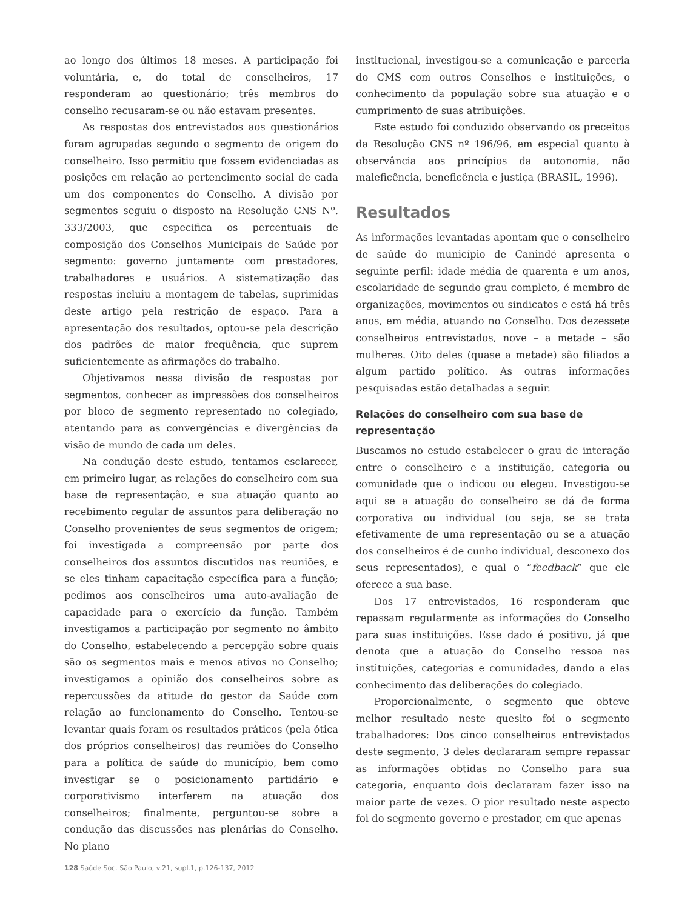ao longo dos últimos 18 meses. A participação foi voluntária, e, do total de conselheiros, 17 responderam ao questionário; três membros do conselho recusaram-se ou não estavam presentes.
As respostas dos entrevistados aos questionários foram agrupadas segundo o segmento de origem do conselheiro. Isso permitiu que fossem evidenciadas as posições em relação ao pertencimento social de cada um dos componentes do Conselho. A divisão por segmentos seguiu o disposto na Resolução CNS Nº. 333/2003, que especifica os percentuais de composição dos Conselhos Municipais de Saúde por segmento: governo juntamente com prestadores, trabalhadores e usuários. A sistematização das respostas incluiu a montagem de tabelas, suprimidas deste artigo pela restrição de espaço. Para a apresentação dos resultados, optou-se pela descrição dos padrões de maior freqüência, que suprem suficientemente as afirmações do trabalho.
Objetivamos nessa divisão de respostas por segmentos, conhecer as impressões dos conselheiros por bloco de segmento representado no colegiado, atentando para as convergências e divergências da visão de mundo de cada um deles.
Na condução deste estudo, tentamos esclarecer, em primeiro lugar, as relações do conselheiro com sua base de representação, e sua atuação quanto ao recebimento regular de assuntos para deliberação no Conselho provenientes de seus segmentos de origem; foi investigada a compreensão por parte dos conselheiros dos assuntos discutidos nas reuniões, e se eles tinham capacitação específica para a função; pedimos aos conselheiros uma auto-avaliação de capacidade para o exercício da função. Também investigamos a participação por segmento no âmbito do Conselho, estabelecendo a percepção sobre quais são os segmentos mais e menos ativos no Conselho; investigamos a opinião dos conselheiros sobre as repercussões da atitude do gestor da Saúde com relação ao funcionamento do Conselho. Tentou-se levantar quais foram os resultados práticos (pela ótica dos próprios conselheiros) das reuniões do Conselho para a política de saúde do município, bem como investigar se o posicionamento partidário e corporativismo interferem na atuação dos conselheiros; finalmente, perguntou-se sobre a condução das discussões nas plenárias do Conselho. No plano
institucional, investigou-se a comunicação e parceria do CMS com outros Conselhos e instituições, o conhecimento da população sobre sua atuação e o cumprimento de suas atribuições.
Este estudo foi conduzido observando os preceitos da Resolução CNS nº 196/96, em especial quanto à observância aos princípios da autonomia, não maleficência, beneficência e justiça (BRASIL, 1996).
Resultados
As informações levantadas apontam que o conselheiro de saúde do município de Canindé apresenta o seguinte perfil: idade média de quarenta e um anos, escolaridade de segundo grau completo, é membro de organizações, movimentos ou sindicatos e está há três anos, em média, atuando no Conselho. Dos dezessete conselheiros entrevistados, nove – a metade – são mulheres. Oito deles (quase a metade) são filiados a algum partido político. As outras informações pesquisadas estão detalhadas a seguir.
Relações do conselheiro com sua base de representação
Buscamos no estudo estabelecer o grau de interação entre o conselheiro e a instituição, categoria ou comunidade que o indicou ou elegeu. Investigou-se aqui se a atuação do conselheiro se dá de forma corporativa ou individual (ou seja, se se trata efetivamente de uma representação ou se a atuação dos conselheiros é de cunho individual, desconexo dos seus representados), e qual o “feedback” que ele oferece a sua base.
Dos 17 entrevistados, 16 responderam que repassam regularmente as informações do Conselho para suas instituições. Esse dado é positivo, já que denota que a atuação do Conselho ressoa nas instituições, categorias e comunidades, dando a elas conhecimento das deliberações do colegiado.
Proporcionalmente, o segmento que obteve melhor resultado neste quesito foi o segmento trabalhadores: Dos cinco conselheiros entrevistados deste segmento, 3 deles declararam sempre repassar as informações obtidas no Conselho para sua categoria, enquanto dois declararam fazer isso na maior parte de vezes. O pior resultado neste aspecto foi do segmento governo e prestador, em que apenas
128 Saúde Soc. São Paulo, v.21, supl.1, p.126-137, 2012